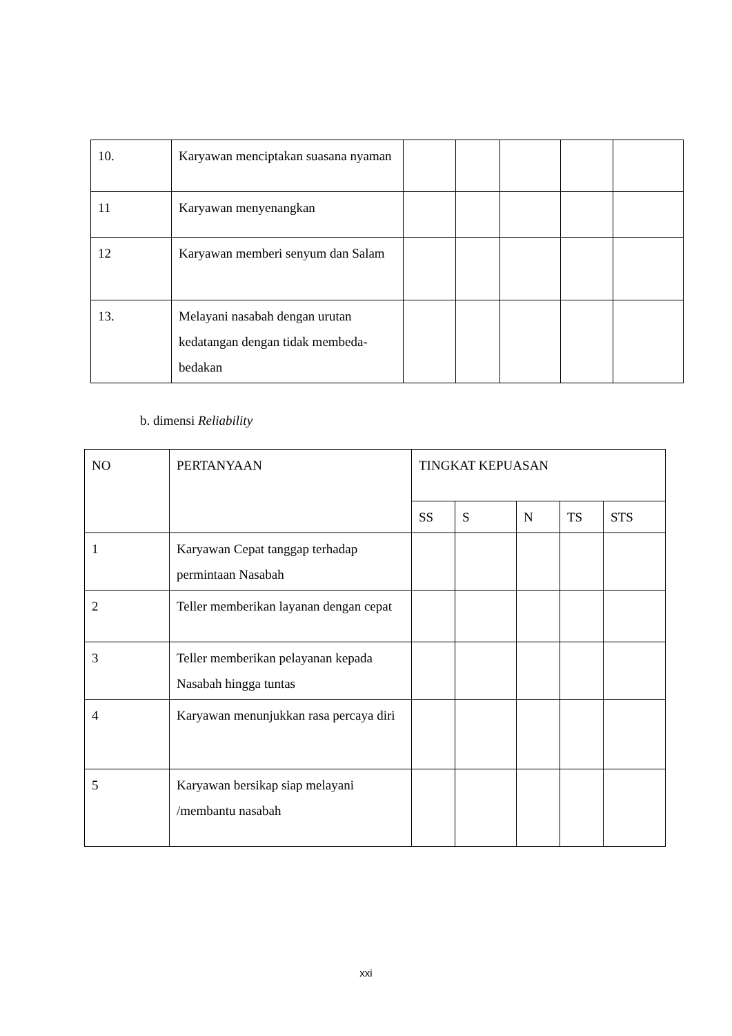| 10. | Karyawan menciptakan suasana nyaman | | | | | |
| 11 | Karyawan menyenangkan | | | | | |
| 12 | Karyawan memberi senyum dan Salam | | | | | |
| 13. | Melayani nasabah dengan urutan kedatangan dengan tidak membeda-bedakan | | | | | |
b. dimensi Reliability
| NO | PERTANYAAN | TINGKAT KEPUASAN | | | | |
| | | SS | S | N | TS | STS |
| 1 | Karyawan Cepat tanggap terhadap permintaan Nasabah | | | | | |
| 2 | Teller memberikan layanan dengan cepat | | | | | |
| 3 | Teller memberikan pelayanan kepada Nasabah hingga tuntas | | | | | |
| 4 | Karyawan menunjukkan rasa percaya diri | | | | | |
| 5 | Karyawan bersikap siap melayani /membantu nasabah | | | | | |
xxi